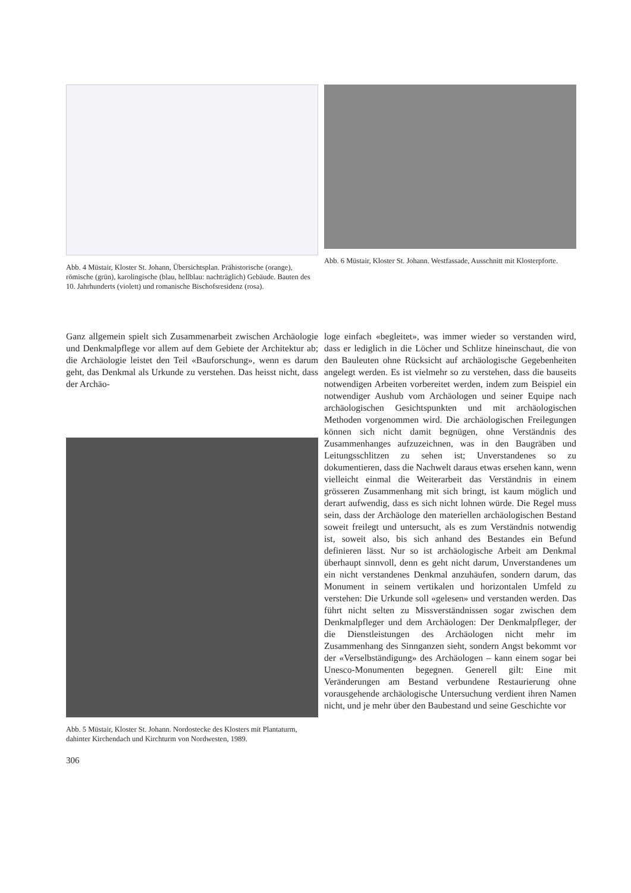Abb. 4 Müstair, Kloster St. Johann, Übersichtsplan. Prähistorische (orange), römische (grün), karolingische (blau, hellblau: nachträglich) Gebäude. Bauten des 10. Jahrhunderts (violett) und romanische Bischofsresidenz (rosa).
Abb. 6 Müstair, Kloster St. Johann. Westfassade, Ausschnitt mit Klosterpforte.
Ganz allgemein spielt sich Zusammenarbeit zwischen Archäologie und Denkmalpflege vor allem auf dem Gebiete der Architektur ab; die Archäologie leistet den Teil «Bauforschung», wenn es darum geht, das Denkmal als Urkunde zu verstehen. Das heisst nicht, dass der Archäo-
Abb. 5 Müstair, Kloster St. Johann. Nordostecke des Klosters mit Plantaturm, dahinter Kirchendach und Kirchturm von Nordwesten, 1989.
306
loge einfach «begleitet», was immer wieder so verstanden wird, dass er lediglich in die Löcher und Schlitze hineinschaut, die von den Bauleuten ohne Rücksicht auf archäologische Gegebenheiten angelegt werden. Es ist vielmehr so zu verstehen, dass die bauseits notwendigen Arbeiten vorbereitet werden, indem zum Beispiel ein notwendiger Aushub vom Archäologen und seiner Equipe nach archäologischen Gesichtspunkten und mit archäologischen Methoden vorgenommen wird. Die archäologischen Freilegungen können sich nicht damit begnügen, ohne Verständnis des Zusammenhanges aufzuzeichnen, was in den Baugräben und Leitungsschlitzen zu sehen ist; Unverstandenes so zu dokumentieren, dass die Nachwelt daraus etwas ersehen kann, wenn vielleicht einmal die Weiterarbeit das Verständnis in einem grösseren Zusammenhang mit sich bringt, ist kaum möglich und derart aufwendig, dass es sich nicht lohnen würde. Die Regel muss sein, dass der Archäologe den materiellen archäologischen Bestand soweit freilegt und untersucht, als es zum Verständnis notwendig ist, soweit also, bis sich anhand des Bestandes ein Befund definieren lässt. Nur so ist archäologische Arbeit am Denkmal überhaupt sinnvoll, denn es geht nicht darum, Unverstandenes um ein nicht verstandenes Denkmal anzuhäufen, sondern darum, das Monument in seinem vertikalen und horizontalen Umfeld zu verstehen: Die Urkunde soll «gelesen» und verstanden werden. Das führt nicht selten zu Missverständnissen sogar zwischen dem Denkmalpfleger und dem Archäologen: Der Denkmalpfleger, der die Dienstleistungen des Archäologen nicht mehr im Zusammenhang des Sinnganzen sieht, sondern Angst bekommt vor der «Verselbständigung» des Archäologen – kann einem sogar bei Unesco-Monumenten begegnen. Generell gilt: Eine mit Veränderungen am Bestand verbundene Restaurierung ohne vorausgehende archäologische Untersuchung verdient ihren Namen nicht, und je mehr über den Baubestand und seine Geschichte vor